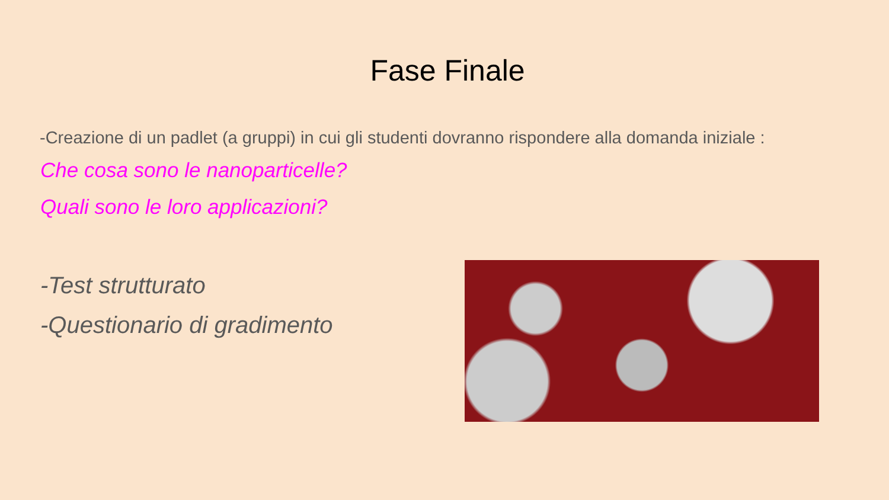Fase Finale
-Creazione di un padlet (a gruppi) in cui gli studenti dovranno rispondere alla domanda iniziale :
Che cosa sono le nanoparticelle?
Quali sono le loro applicazioni?
-Test strutturato
-Questionario di gradimento